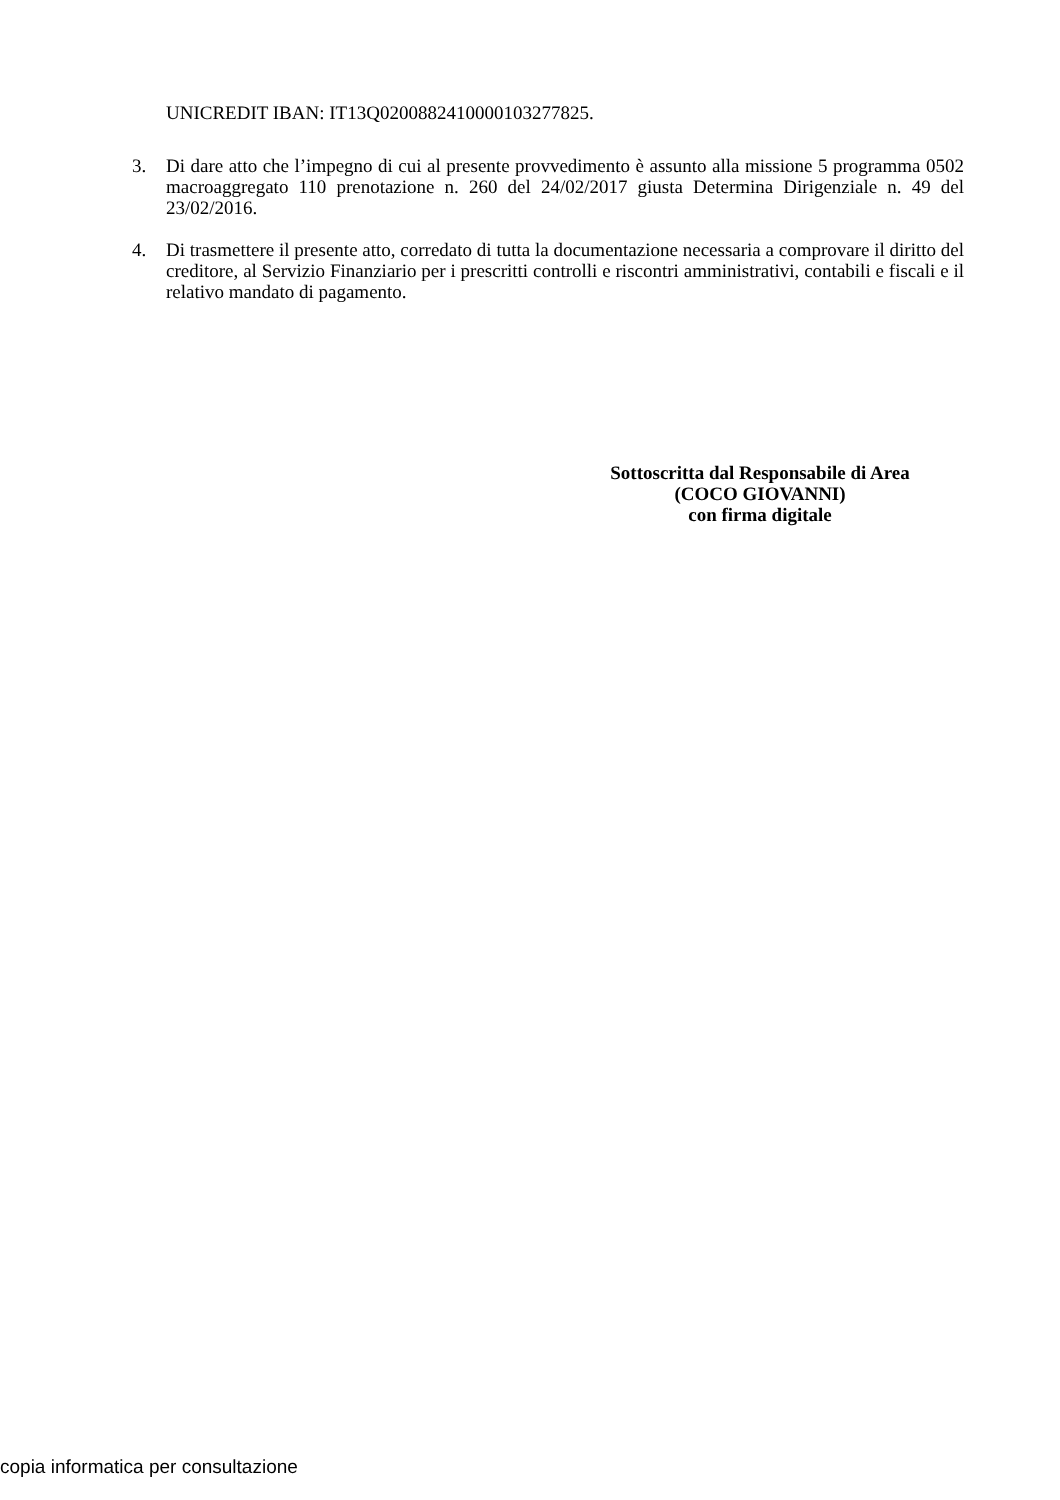UNICREDIT IBAN: IT13Q0200882410000103277825.
3. Di dare atto che l’impegno di cui al presente provvedimento è assunto alla missione 5 programma 0502 macroaggregato 110 prenotazione n. 260 del 24/02/2017 giusta Determina Dirigenziale n. 49 del 23/02/2016.
4. Di trasmettere il presente atto, corredato di tutta la documentazione necessaria a comprovare il diritto del creditore, al Servizio Finanziario per i prescritti controlli e riscontri amministrativi, contabili e fiscali e il relativo mandato di pagamento.
Sottoscritta dal Responsabile di Area
(COCO GIOVANNI)
con firma digitale
copia informatica per consultazione